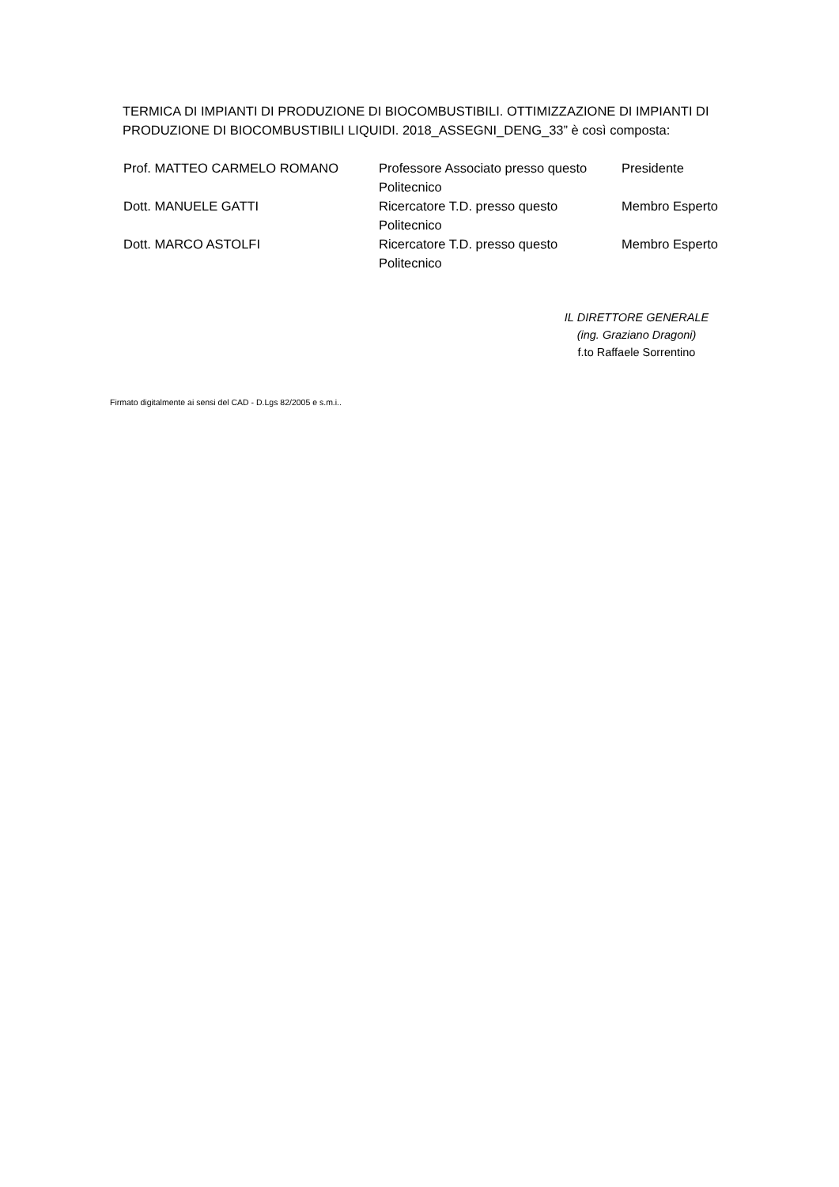TERMICA DI IMPIANTI DI PRODUZIONE DI BIOCOMBUSTIBILI. OTTIMIZZAZIONE DI IMPIANTI DI PRODUZIONE DI BIOCOMBUSTIBILI LIQUIDI. 2018_ASSEGNI_DENG_33” è così composta:
| Prof. MATTEO CARMELO ROMANO | Professore Associato presso questo Politecnico | Presidente |
| Dott. MANUELE GATTI | Ricercatore T.D. presso questo Politecnico | Membro Esperto |
| Dott. MARCO ASTOLFI | Ricercatore T.D. presso questo Politecnico | Membro Esperto |
IL DIRETTORE GENERALE
(ing. Graziano Dragoni)
f.to Raffaele Sorrentino
Firmato digitalmente ai sensi del CAD - D.Lgs 82/2005 e s.m.i..